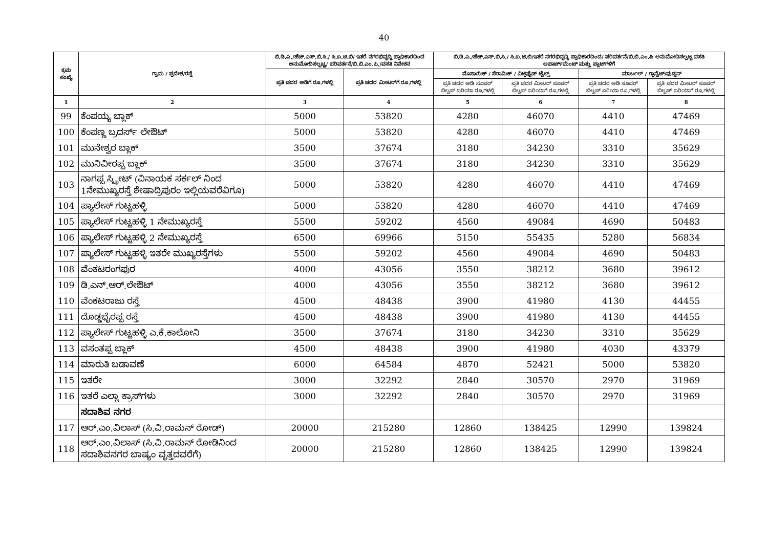40
| ಕ್ರಮ ಸಂಖ್ಯೆ | ಗ್ರಾಮ / ಪ್ರದೇಶ/ರಸ್ತೆ | ಬಿ.ಡಿ.ಎ./ಹೆಚ್.ಎಸ್.ಬಿ.ಸಿ./ ಸಿ.ಐ.ಟಿ.ಬಿ/ ಇತರೆ ನಗರಭಿವೃದ್ಧಿ ಪ್ರಾಧಿಕಾರದಿಂದ ಅನುಮೋದಿಸಲ್ಪಟ್ಟ/ ಪರಿವರ್ತನೆ/ಬಿ.ಬಿ.ಎಂ.ಪಿ./ವಸತಿ ನಿವೇಶನ | | ಬಿ.ಡಿ.ಎ./ಹೆಚ್.ಎಸ್.ಬಿ.ಸಿ./ ಸಿ.ಐ.ಟಿ.ಬಿ/ಇತರೆ ನಗರಭಿವೃದ್ಧಿ ಪ್ರಾಧಿಕಾರದಿಂದ/ ಪರಿವರ್ತನೆ/ಬಿ.ಬಿ.ಎಂ.ಪಿ ಅನುಮೋದಿಸಲ್ಪಟ್ಟ ವಸತಿ ಅಪಾರ್ಟ್‌ಮೆಂಟ್ ಮತ್ತು ಪ್ಲಾಟ್‌ಗಳಿಗೆ | | | |
| --- | --- | --- | --- | --- | --- | --- | --- |
| | | ಪ್ರತಿ ಚದರ ಅಡಿಗೆ ರೂ.ಗಳಲ್ಲಿ | ಪ್ರತಿ ಚದರ ಮೀಟರ್‌ಗೆ ರೂ.ಗಳಲ್ಲಿ | ಮೊಸಾಯಿಕ್ / ಸೆರಾಮಿಕ್ / ವಿಟ್ರಿಫೈಡ್ ಟೈಲ್ಸ್ | | ಮಾರ್ಬಲ್ / ಗ್ರಾನೈಟ್/ವುಡ್ಡನ್ | |
| | | | | ಪ್ರತಿ ಚದರ ಅಡಿ ಸೂಪರ್ ಬಿಲ್ಟಪ್ ಏರಿಯಾ ರೂ.ಗಳಲ್ಲಿ | ಪ್ರತಿ ಚದರ ಮೀಟರ್ ಸೂಪರ್ ಬಿಲ್ಟಪ್ ಏರಿಯಾಗೆ ರೂ.ಗಳಲ್ಲಿ | ಪ್ರತಿ ಚದರ ಅಡಿ ಸೂಪರ್ ಬಿಲ್ಟಪ್ ಏರಿಯಾ ರೂ.ಗಳಲ್ಲಿ | ಪ್ರತಿ ಚದರ ಮೀಟರ್ ಸೂಪರ್ ಬಿಲ್ಟಪ್ ಏರಿಯಾಗೆ ರೂ.ಗಳಲ್ಲಿ |
| 1 | 2 | 3 | 4 | 5 | 6 | 7 | 8 |
| 99 | ಕೆಂಪಯ್ಯ ಬ್ಲಾಕ್ | 5000 | 53820 | 4280 | 46070 | 4410 | 47469 |
| 100 | ಕೆಂಪಣ್ಣ ಬ್ರದರ್ಸ್ ಲೇಔಟ್ | 5000 | 53820 | 4280 | 46070 | 4410 | 47469 |
| 101 | ಮುನೇಶ್ವರ ಬ್ಲಾಕ್ | 3500 | 37674 | 3180 | 34230 | 3310 | 35629 |
| 102 | ಮುನಿವೀರಪ್ಪ ಬ್ಲಾಕ್ | 3500 | 37674 | 3180 | 34230 | 3310 | 35629 |
| 103 | ನಾಗಪ್ಪ ಸ್ಟ್ರೀಟ್ (ವಿನಾಯಕ ಸರ್ಕಲ್ ನಿಂದ 1ನೇಮುಖ್ಯರಸ್ತೆ ಶೇಷಾದ್ರಿಪುರಂ ಇಲ್ಲಿಯವರೆವಿಗೂ) | 5000 | 53820 | 4280 | 46070 | 4410 | 47469 |
| 104 | ಪ್ಯಾಲೇಸ್ ಗುಟ್ಟಹಳ್ಳಿ | 5000 | 53820 | 4280 | 46070 | 4410 | 47469 |
| 105 | ಪ್ಯಾಲೇಸ್ ಗುಟ್ಟಹಳ್ಳಿ 1 ನೇಮುಖ್ಯರಸ್ತೆ | 5500 | 59202 | 4560 | 49084 | 4690 | 50483 |
| 106 | ಪ್ಯಾಲೇಸ್ ಗುಟ್ಟಹಳ್ಳಿ 2 ನೇಮುಖ್ಯರಸ್ತೆ | 6500 | 69966 | 5150 | 55435 | 5280 | 56834 |
| 107 | ಪ್ಯಾಲೇಸ್ ಗುಟ್ಟಹಳ್ಳಿ ಇತರೇ ಮುಖ್ಯರಸ್ತೆಗಳು | 5500 | 59202 | 4560 | 49084 | 4690 | 50483 |
| 108 | ವೆಂಕಟರಂಗಪುರ | 4000 | 43056 | 3550 | 38212 | 3680 | 39612 |
| 109 | ಡಿ.ಎನ್.ಆರ್.ಲೇಔಟ್ | 4000 | 43056 | 3550 | 38212 | 3680 | 39612 |
| 110 | ವೆಂಕಟರಾಜು ರಸ್ತೆ | 4500 | 48438 | 3900 | 41980 | 4130 | 44455 |
| 111 | ದೊಡ್ಡಭೈರಪ್ಪ ರಸ್ತೆ | 4500 | 48438 | 3900 | 41980 | 4130 | 44455 |
| 112 | ಪ್ಯಾಲೇಸ್ ಗುಟ್ಟಹಳ್ಳಿ ಎ.ಕೆ.ಕಾಲೋನಿ | 3500 | 37674 | 3180 | 34230 | 3310 | 35629 |
| 113 | ವಸಂತಪ್ಪ ಬ್ಲಾಕ್ | 4500 | 48438 | 3900 | 41980 | 4030 | 43379 |
| 114 | ಮಾರುತಿ ಬಡಾವಣೆ | 6000 | 64584 | 4870 | 52421 | 5000 | 53820 |
| 115 | ಇತರೇ | 3000 | 32292 | 2840 | 30570 | 2970 | 31969 |
| 116 | ಇತರೆ ಎಲ್ಲಾ ಕ್ರಾಸ್‌ಗಳು | 3000 | 32292 | 2840 | 30570 | 2970 | 31969 |
| | ಸದಾಶಿವ ನಗರ | | | | | | |
| 117 | ಆರ್.ಎಂ.ವಿಲಾಸ್ (ಸಿ.ವಿ.ರಾಮನ್ ರೋಡ್) | 20000 | 215280 | 12860 | 138425 | 12990 | 139824 |
| 118 | ಆರ್.ಎಂ.ವಿಲಾಸ್ (ಸಿ.ವಿ.ರಾಮನ್ ರೋಡಿನಿಂದ ಸದಾಶಿವನಗರ ಬಾಷ್ಯಂ ವೃತ್ತದವರೆಗೆ) | 20000 | 215280 | 12860 | 138425 | 12990 | 139824 |